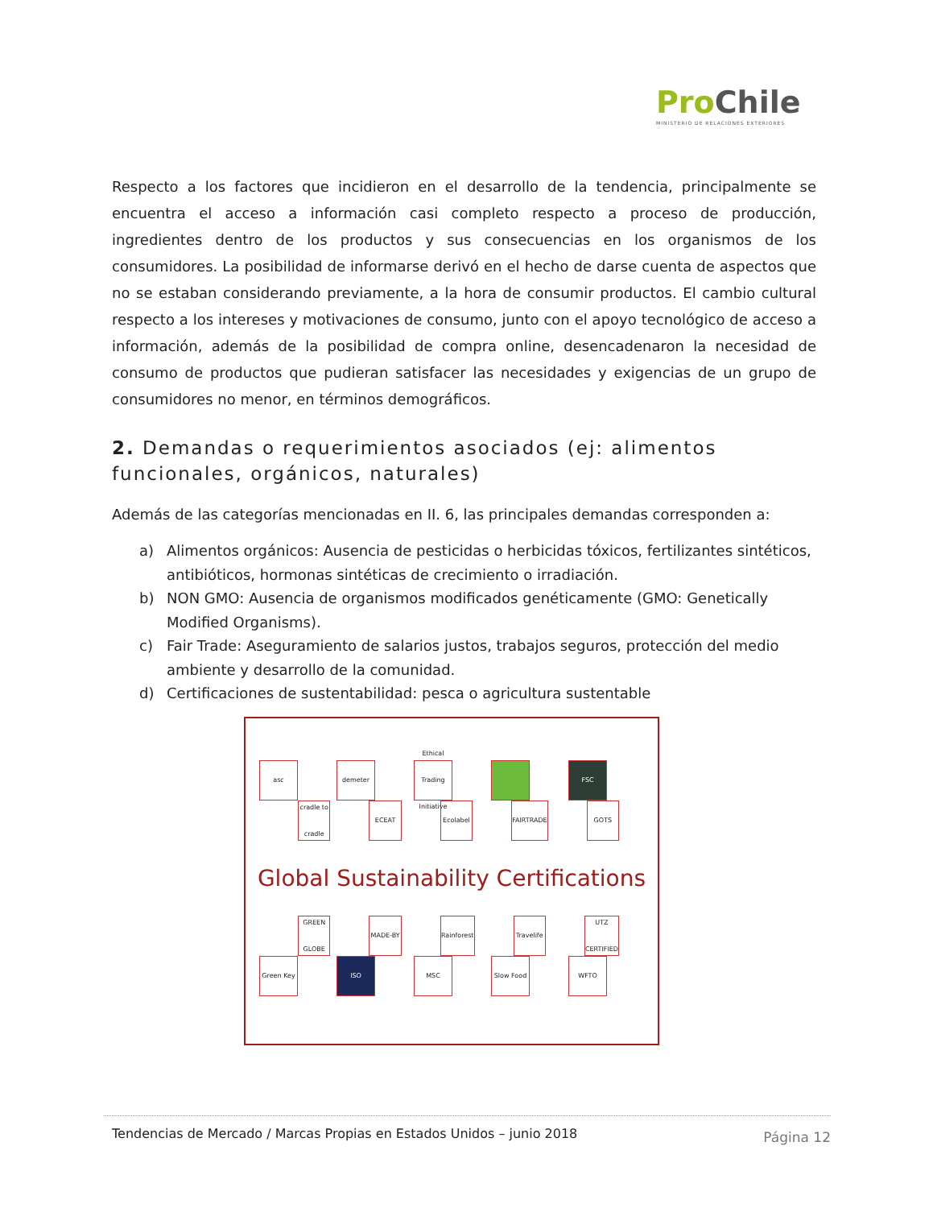ProChile
MINISTERIO DE RELACIONES EXTERIORES
Respecto a los factores que incidieron en el desarrollo de la tendencia, principalmente se encuentra el acceso a información casi completo respecto a proceso de producción, ingredientes dentro de los productos y sus consecuencias en los organismos de los consumidores. La posibilidad de informarse derivó en el hecho de darse cuenta de aspectos que no se estaban considerando previamente, a la hora de consumir productos. El cambio cultural respecto a los intereses y motivaciones de consumo, junto con el apoyo tecnológico de acceso a información, además de la posibilidad de compra online, desencadenaron la necesidad de consumo de productos que pudieran satisfacer las necesidades y exigencias de un grupo de consumidores no menor, en términos demográficos.
2. Demandas o requerimientos asociados (ej: alimentos funcionales, orgánicos, naturales)
Además de las categorías mencionadas en II. 6, las principales demandas corresponden a:
a) Alimentos orgánicos: Ausencia de pesticidas o herbicidas tóxicos, fertilizantes sintéticos, antibióticos, hormonas sintéticas de crecimiento o irradiación.
b) NON GMO: Ausencia de organismos modificados genéticamente (GMO: Genetically Modified Organisms).
c) Fair Trade: Aseguramiento de salarios justos, trabajos seguros, protección del medio ambiente y desarrollo de la comunidad.
d) Certificaciones de sustentabilidad: pesca o agricultura sustentable
asc demeter Ethical Trading Initiative
FSC
cradle to cradle
ECEAT Ecolabel FAIRTRADE GOTS
Global Sustainability Certifications
GREEN GLOBE
MADE-BY Rainforest Travelife UTZ CERTIFIED
Green Key ISO MSC Slow Food WFTO
Tendencias de Mercado / Marcas Propias en Estados Unidos – junio 2018
Página 12